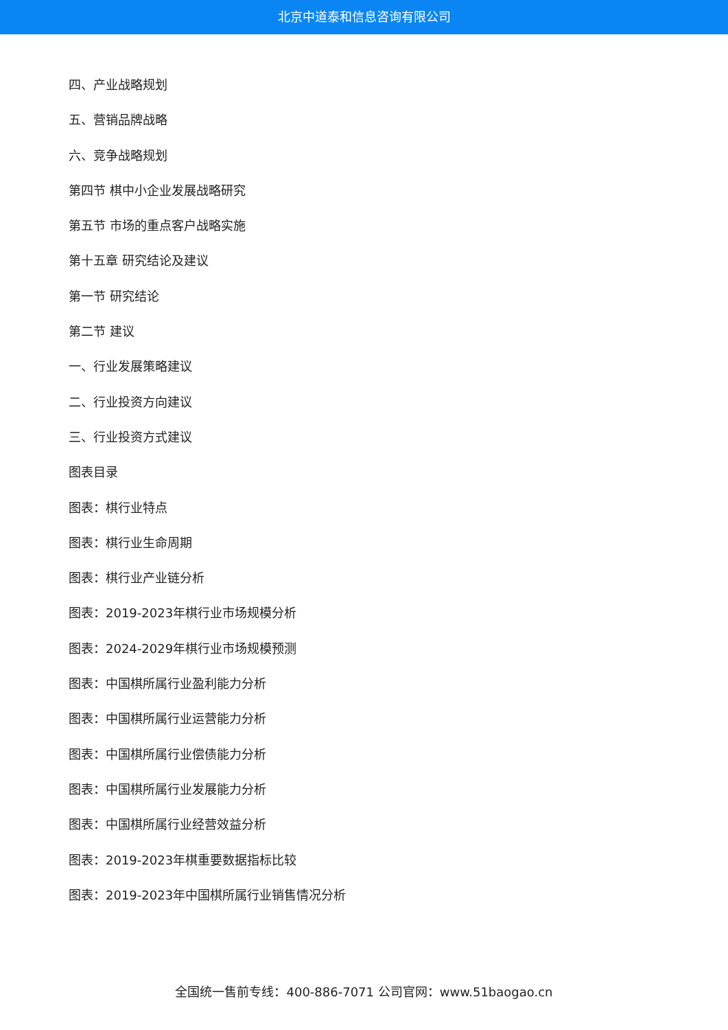北京中道泰和信息咨询有限公司
四、产业战略规划
五、营销品牌战略
六、竞争战略规划
第四节 棋中小企业发展战略研究
第五节 市场的重点客户战略实施
第十五章 研究结论及建议
第一节 研究结论
第二节 建议
一、行业发展策略建议
二、行业投资方向建议
三、行业投资方式建议
图表目录
图表：棋行业特点
图表：棋行业生命周期
图表：棋行业产业链分析
图表：2019-2023年棋行业市场规模分析
图表：2024-2029年棋行业市场规模预测
图表：中国棋所属行业盈利能力分析
图表：中国棋所属行业运营能力分析
图表：中国棋所属行业偿债能力分析
图表：中国棋所属行业发展能力分析
图表：中国棋所属行业经营效益分析
图表：2019-2023年棋重要数据指标比较
图表：2019-2023年中国棋所属行业销售情况分析
全国统一售前专线：400-886-7071 公司官网：www.51baogao.cn